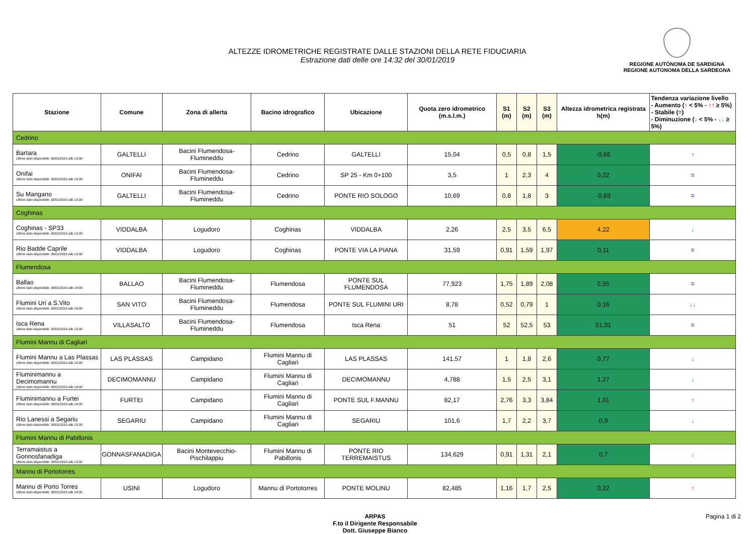ALTEZZE IDROMETRICHE REGISTRATE DALLE STAZIONI DELLA RETE FIDUCIARIA
Estrazione dati delle ore 14:32 del 30/01/2019
REGIONE AUTÒNOMA DE SARDIGNA
REGIONE AUTONOMA DELLA SARDEGNA
| Stazione | Comune | Zona di allerta | Bacino idrografico | Ubicazione | Quota zero idrometrico (m.s.l.m.) | S1 (m) | S2 (m) | S3 (m) | Altezza idrometrica registrata h(m) | Tendenza variazione livello - Aumento ( ↑ < 5% - ↑↑ ≥ 5%) - Stabile ( = ) - Diminuzione ( ↓ < 5% - ↓↓ ≥ 5%) |
| --- | --- | --- | --- | --- | --- | --- | --- | --- | --- | --- |
| Cedrino | | | | | | | | | | |
| Bartara Ultimo dato disponibile: 30/01/2019 alle 13:30 | GALTELLI | Bacini Flumendosa-Flumineddu | Cedrino | GALTELLI | 15,04 | 0,5 | 0,8 | 1,5 | -0,66 | ↑ |
| Onifai Ultimo dato disponibile: 30/01/2019 alle 13:30 | ONIFAI | Bacini Flumendosa-Flumineddu | Cedrino | SP 25 - Km 0+100 | 3,5 | 1 | 2,3 | 4 | 0,22 | = |
| Su Mangano Ultimo dato disponibile: 30/01/2019 alle 13:30 | GALTELLI | Bacini Flumendosa-Flumineddu | Cedrino | PONTE RIO SOLOGO | 10,69 | 0,8 | 1,8 | 3 | -0,69 | = |
| Coghinas | | | | | | | | | | |
| Coghinas - SP33 Ultimo dato disponibile: 30/01/2019 alle 13:30 | VIDDALBA | Logudoro | Coghinas | VIDDALBA | 2,26 | 2,5 | 3,5 | 6,5 | 4,22 | ↓ |
| Rio Badde Caprile Ultimo dato disponibile: 30/01/2019 alle 13:30 | VIDDALBA | Logudoro | Coghinas | PONTE VIA LA PIANA | 31,59 | 0,91 | 1,59 | 1,97 | 0,11 | = |
| Flumendosa | | | | | | | | | | |
| Ballao Ultimo dato disponibile: 30/01/2019 alle 14:00 | BALLAO | Bacini Flumendosa-Flumineddu | Flumendosa | PONTE SUL FLUMENDOSA | 77,923 | 1,75 | 1,89 | 2,08 | 0,55 | = |
| Flumini Uri a S.Vito Ultimo dato disponibile: 30/01/2019 alle 14:00 | SAN VITO | Bacini Flumendosa-Flumineddu | Flumendosa | PONTE SUL FLUMINI URI | 8,78 | 0,52 | 0,79 | 1 | 0,16 | ↓↓ |
| Isca Rena Ultimo dato disponibile: 30/01/2019 alle 13:30 | VILLASALTO | Bacini Flumendosa-Flumineddu | Flumendosa | Isca Rena | 51 | 52 | 52,5 | 53 | 51,01 | = |
| Flumini Mannu di Cagliari | | | | | | | | | | |
| Flumini Mannu a Las Plassas Ultimo dato disponibile: 30/01/2019 alle 13:30 | LAS PLASSAS | Campidano | Flumini Mannu di Cagliari | LAS PLASSAS | 141,57 | 1 | 1,8 | 2,6 | 0,77 | ↓ |
| Fluminimannu a Decimomannu Ultimo dato disponibile: 30/01/2019 alle 14:00 | DECIMOMANNU | Campidano | Flumini Mannu di Cagliari | DECIMOMANNU | 4,788 | 1,5 | 2,5 | 3,1 | 1,27 | ↓ |
| Fluminimannu a Furtei Ultimo dato disponibile: 30/01/2019 alle 14:00 | FURTEI | Campidano | Flumini Mannu di Cagliari | PONTE SUL F.MANNU | 82,17 | 2,76 | 3,3 | 3,84 | 1,01 | ↑ |
| Rio Lanessi a Segariu Ultimo dato disponibile: 30/01/2019 alle 13:30 | SEGARIU | Campidano | Flumini Mannu di Cagliari | SEGARIU | 101,6 | 1,7 | 2,2 | 3,7 | 0,9 | ↓ |
| Flumini Mannu di Pabillonis | | | | | | | | | | |
| Terramaistus a Gonnosfanadiga Ultimo dato disponibile: 30/01/2019 alle 13:30 | GONNASFANADIGA | Bacini Montevecchio-Pischilappiu | Flumini Mannu di Pabillonis | PONTE RIO TERREMAISTUS | 134,629 | 0,91 | 1,31 | 2,1 | 0,7 | ↓ |
| Mannu di Portotorres | | | | | | | | | | |
| Mannu di Porto Torres Ultimo dato disponibile: 30/01/2019 alle 14:00 | USINI | Logudoro | Mannu di Portotorres | PONTE MOLINU | 82,485 | 1,16 | 1,7 | 2,5 | 0,22 | ↑ |
ARPAS
F.to il Dirigente Responsabile
Dott. Giuseppe Bianco
Pagina 1 di 2